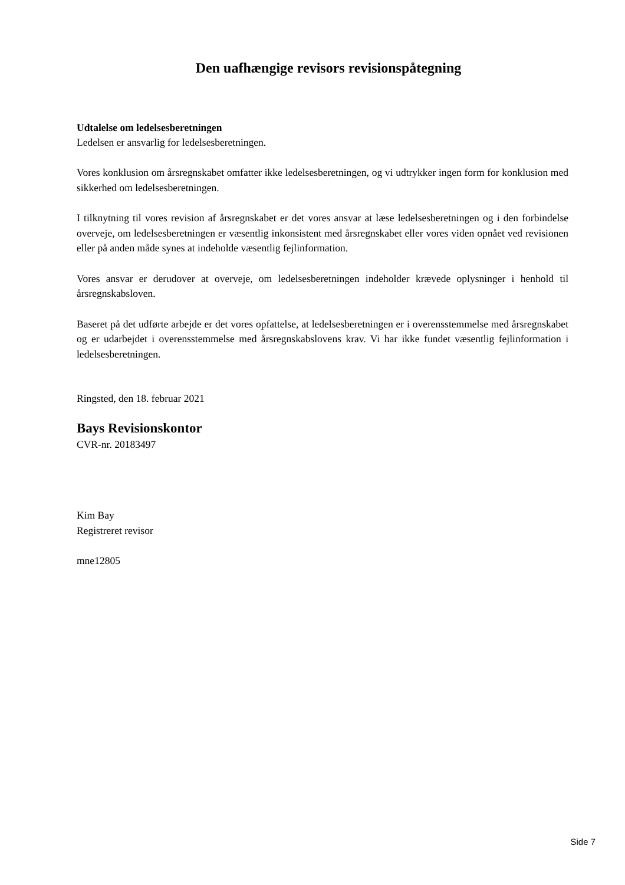Den uafhængige revisors revisionspåtegning
Udtalelse om ledelsesberetningen
Ledelsen er ansvarlig for ledelsesberetningen.
Vores konklusion om årsregnskabet omfatter ikke ledelsesberetningen, og vi udtrykker ingen form for konklusion med sikkerhed om ledelsesberetningen.
I tilknytning til vores revision af årsregnskabet er det vores ansvar at læse ledelsesberetningen og i den forbindelse overveje, om ledelsesberetningen er væsentlig inkonsistent med årsregnskabet eller vores viden opnået ved revisionen eller på anden måde synes at indeholde væsentlig fejlinformation.
Vores ansvar er derudover at overveje, om ledelsesberetningen indeholder krævede oplysninger i henhold til årsregnskabsloven.
Baseret på det udførte arbejde er det vores opfattelse, at ledelsesberetningen er i overensstemmelse med årsregnskabet og er udarbejdet i overensstemmelse med årsregnskabslovens krav. Vi har ikke fundet væsentlig fejlinformation i ledelsesberetningen.
Ringsted, den 18. februar 2021
Bays Revisionskontor
CVR-nr. 20183497
Kim Bay
Registreret revisor
mne12805
Side 7